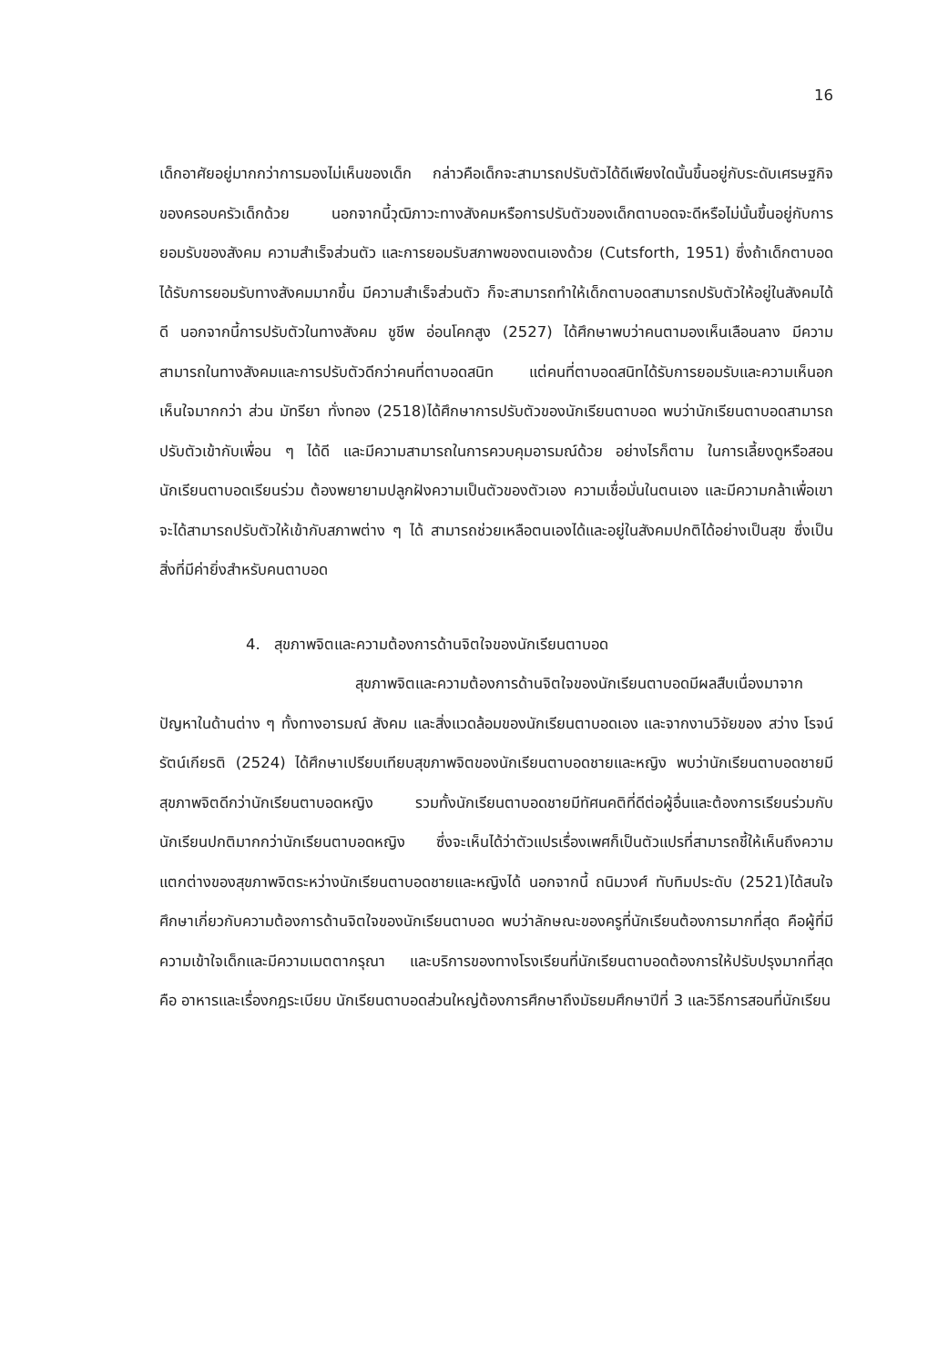16
เด็กอาศัยอยู่มากกว่าการมองไม่เห็นของเด็ก กล่าวคือเด็กจะสามารถปรับตัวได้ดีเพียงใดนั้นขึ้นอยู่กับระดับเศรษฐกิจของครอบครัวเด็กด้วย นอกจากนี้วุฒิภาวะทางสังคมหรือการปรับตัวของเด็กตาบอดจะดีหรือไม่นั้นขึ้นอยู่กับการยอมรับของสังคม ความสำเร็จส่วนตัว และการยอมรับสภาพของตนเองด้วย (Cutsforth, 1951) ซึ่งถ้าเด็กตาบอดได้รับการยอมรับทางสังคมมากขึ้น มีความสำเร็จส่วนตัว ก็จะสามารถทำให้เด็กตาบอดสามารถปรับตัวให้อยู่ในสังคมได้ดี นอกจากนี้การปรับตัวในทางสังคม ชูชีพ อ่อนโคกสูง (2527) ได้ศึกษาพบว่าคนตามองเห็นเลือนลาง มีความสามารถในทางสังคมและการปรับตัวดีกว่าคนที่ตาบอดสนิท แต่คนที่ตาบอดสนิทได้รับการยอมรับและความเห็นอกเห็นใจมากกว่า ส่วน มัทรียา ทั่งทอง (2518)ได้ศึกษาการปรับตัวของนักเรียนตาบอด พบว่านักเรียนตาบอดสามารถปรับตัวเข้ากับเพื่อน ๆ ได้ดี และมีความสามารถในการควบคุมอารมณ์ด้วย อย่างไรก็ตาม ในการเลี้ยงดูหรือสอนนักเรียนตาบอดเรียนร่วม ต้องพยายามปลูกฝังความเป็นตัวของตัวเอง ความเชื่อมั่นในตนเอง และมีความกล้าเพื่อเขาจะได้สามารถปรับตัวให้เข้ากับสภาพต่าง ๆ ได้ สามารถช่วยเหลือตนเองได้และอยู่ในสังคมปกติได้อย่างเป็นสุข ซึ่งเป็นสิ่งที่มีค่ายิ่งสำหรับคนตาบอด
4. สุขภาพจิตและความต้องการด้านจิตใจของนักเรียนตาบอด
สุขภาพจิตและความต้องการด้านจิตใจของนักเรียนตาบอดมีผลสืบเนื่องมาจากปัญหาในด้านต่าง ๆ ทั้งทางอารมณ์ สังคม และสิ่งแวดล้อมของนักเรียนตาบอดเอง และจากงานวิจัยของ สว่าง โรจน์รัตน์เกียรติ (2524) ได้ศึกษาเปรียบเทียบสุขภาพจิตของนักเรียนตาบอดชายและหญิง พบว่านักเรียนตาบอดชายมีสุขภาพจิตดีกว่านักเรียนตาบอดหญิง รวมทั้งนักเรียนตาบอดชายมีทัศนคติที่ดีต่อผู้อื่นและต้องการเรียนร่วมกับนักเรียนปกติมากกว่านักเรียนตาบอดหญิง ซึ่งจะเห็นได้ว่าตัวแปรเรื่องเพศก็เป็นตัวแปรที่สามารถชี้ให้เห็นถึงความแตกต่างของสุขภาพจิตระหว่างนักเรียนตาบอดชายและหญิงได้ นอกจากนี้ ถนิมวงศ์ ทับทิมประดับ (2521)ได้สนใจศึกษาเกี่ยวกับความต้องการด้านจิตใจของนักเรียนตาบอด พบว่าลักษณะของครูที่นักเรียนต้องการมากที่สุด คือผู้ที่มีความเข้าใจเด็กและมีความเมตตากรุณา และบริการของทางโรงเรียนที่นักเรียนตาบอดต้องการให้ปรับปรุงมากที่สุด คือ อาหารและเรื่องกฎระเบียบ นักเรียนตาบอดส่วนใหญ่ต้องการศึกษาถึงมัธยมศึกษาปีที่ 3 และวิธีการสอนที่นักเรียน